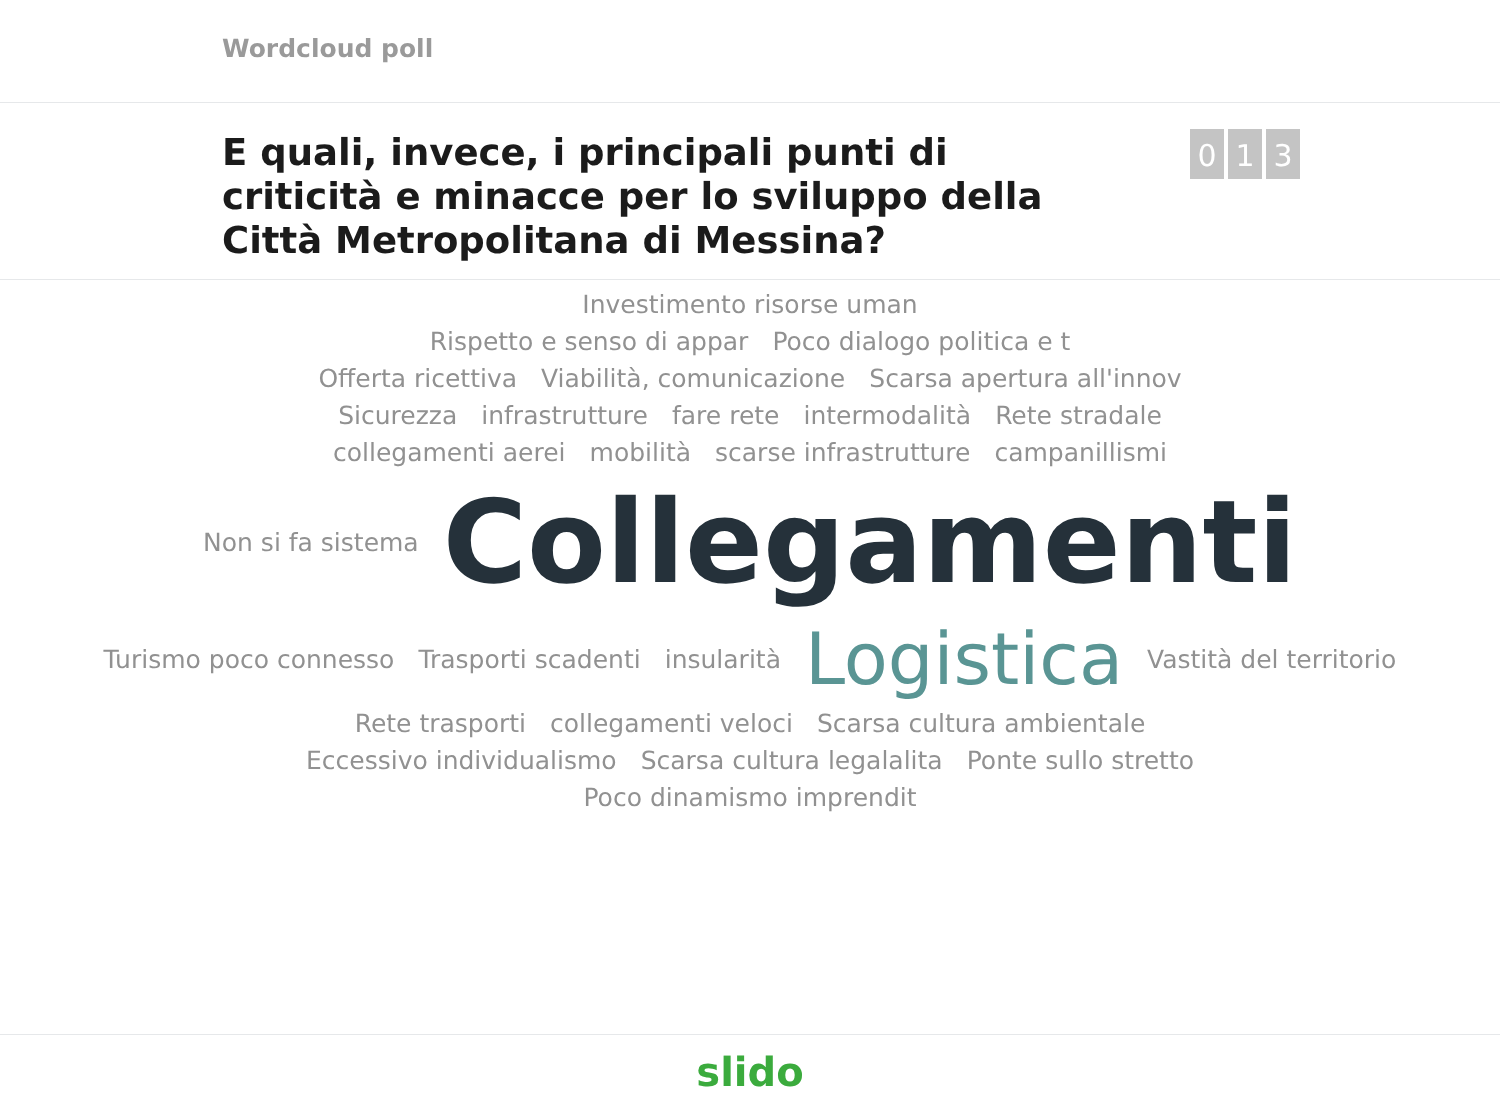Wordcloud poll
E quali, invece, i principali punti di criticità e minacce per lo sviluppo della Città Metropolitana di Messina?
0 1 3
Investimento risorse uman
Rispetto e senso di appar Poco dialogo politica e t
Offerta ricettiva Viabilità, comunicazione Scarsa apertura all'innov
Sicurezza infrastrutture fare rete intermodalità Rete stradale
collegamenti aerei mobilità scarse infrastrutture campanillismi
Non si fa sistema Collegamenti
Turismo poco connesso Trasporti scadenti insularità Logistica Vastità del territorio
Rete trasporti collegamenti veloci Scarsa cultura ambientale
Eccessivo individualismo Scarsa cultura legalalita Ponte sullo stretto
Poco dinamismo imprendit
slido